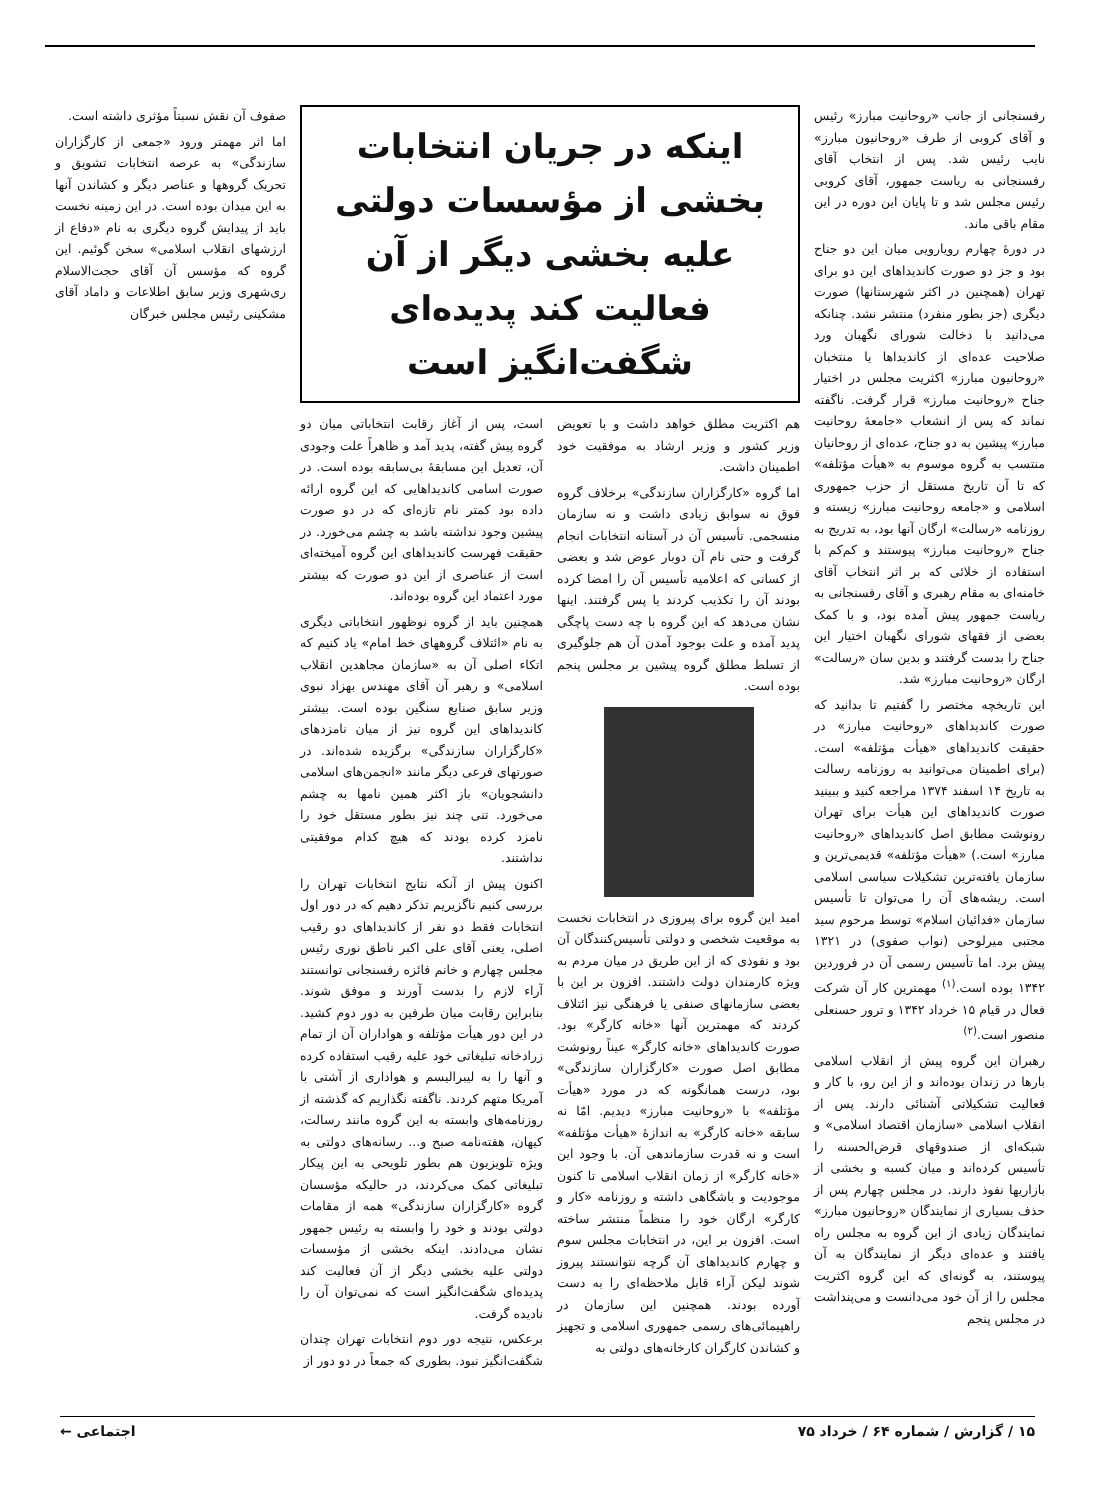رفسنجانی از جانب «روحانیت مبارز» رئیس و آقای کروبی از طرف «روحانیون مبارز» نایب رئیس شد. پس از انتخاب آقای رفسنجانی به ریاست جمهور، آقای کروبی رئیس مجلس شد و تا پایان این دوره در این مقام باقی ماند.
در دورهٔ چهارم رویارویی میان این دو جناح بود و جز دو صورت کاندیداهای این دو برای تهران (همچنین در اکثر شهرستانها) صورت دیگری (جز بطور منفرد) منتشر نشد. چنانکه می‌دانید با دخالت شورای نگهبان ورد صلاحیت عده‌ای از کاندیداها یا منتخبان «روحانیون مبارز» اکثریت مجلس در اختیار جناح «روحانیت مبارز» قرار گرفت. ناگفته نماند که پس از انشعاب «جامعهٔ روحانیت مبارز» پیشین به دو جناح، عده‌ای از روحانیان منتسب به گروه موسوم به «هیأت مؤتلفه» که تا آن تاریخ مستقل از حزب جمهوری اسلامی و «جامعه روحانیت مبارز» زیسته و روزنامه «رسالت» ارگان آنها بود، به تدریج به جناح «روحانیت مبارز» پیوستند و کم‌کم با استفاده از خلائی که بر اثر انتخاب آقای خامنه‌ای به مقام رهبری و آقای رفسنجانی به ریاست جمهور پیش آمده بود، و با کمک بعضی از فقهای شورای نگهبان اختیار این جناح را بدست گرفتند و بدین سان «رسالت» ارگان «روحانیت مبارز» شد.
این تاریخچه مختصر را گفتیم تا بدانید که صورت کاندیداهای «روحانیت مبارز» در حقیقت کاندیداهای «هیأت مؤتلفه» است. (برای اطمینان می‌توانید به روزنامه رسالت به تاریخ ۱۴ اسفند ۱۳۷۴ مراجعه کنید و ببینید صورت کاندیداهای این هیأت برای تهران رونوشت مطابق اصل کاندیداهای «روحانیت مبارز» است.) «هیأت مؤتلفه» قدیمی‌ترین و سازمان یافته‌ترین تشکیلات سیاسی اسلامی است. ریشه‌های آن را می‌توان تا تأسیس سازمان «فدائیان اسلام» توسط مرحوم سید مجتبی میرلوحی (نواب صفوی) در ۱۳۲۱ پیش برد. اما تأسیس رسمی آن در فروردین ۱۳۴۲ بوده است.<sup>(۱)</sup> مهمترین کار آن شرکت فعال در قیام ۱۵ خرداد ۱۳۴۲ و ترور حسنعلی منصور است.<sup>(۲)</sup>
رهبران این گروه پیش از انقلاب اسلامی بارها در زندان بوده‌اند و از این رو، با کار و فعالیت تشکیلاتی آشنائی دارند. پس از انقلاب اسلامی «سازمان اقتصاد اسلامی» و شبکه‌ای از صندوقهای قرض‌الحسنه را تأسیس کرده‌اند و میان کسبه و بخشی از بازاریها نفوذ دارند. در مجلس چهارم پس از حذف بسیاری از نمایندگان «روحانیون مبارز» نمایندگان زیادی از این گروه به مجلس راه یافتند و عده‌ای دیگر از نمایندگان به آن پیوستند، به گونه‌ای که این گروه اکثریت مجلس را از آن خود می‌دانست و می‌پنداشت در مجلس پنجم
اینکه در جریان انتخابات بخشی از مؤسسات دولتی علیه بخشی دیگر از آن فعالیت کند پدیده‌ای شگفت‌انگیز است
هم اکثریت مطلق خواهد داشت و با تعویض وزیر کشور و وزیر ارشاد به موفقیت خود اطمینان داشت.
اما گروه «کارگزاران سازندگی» برخلاف گروه فوق نه سوابق زیادی داشت و نه سازمان منسجمی. تأسیس آن در آستانه انتخابات انجام گرفت و حتی نام آن دوبار عوض شد و بعضی از کسانی که اعلامیه تأسیس آن را امضا کرده بودند آن را تکذیب کردند یا پس گرفتند. اینها نشان می‌دهد که این گروه با چه دست پاچگی پدید آمده و علت بوجود آمدن آن هم جلوگیری از تسلط مطلق گروه پیشین بر مجلس پنجم بوده است.
امید این گروه برای پیروزی در انتخابات نخست به موقعیت شخصی و دولتی تأسیس‌کنندگان آن بود و نفوذی که از این طریق در میان مردم به ویژه کارمندان دولت داشتند. افزون بر این با بعضی سازمانهای صنفی یا فرهنگی نیز ائتلاف کردند که مهمترین آنها «خانه کارگر» بود. صورت کاندیداهای «خانه کارگر» عیناً رونوشت مطابق اصل صورت «کارگزاران سازندگی» بود، درست همانگونه که در مورد «هیأت مؤتلفه» با «روحانیت مبارز» دیدیم. امّا نه سابقه «خانه کارگر» به اندازهٔ «هیأت مؤتلفه» است و نه قدرت سازماندهی آن. با وجود این «خانه کارگر» از زمان انقلاب اسلامی تا کنون موجودیت و باشگاهی داشته و روزنامه «کار و کارگر» ارگان خود را منظماً منتشر ساخته است. افزون بر این، در انتخابات مجلس سوم و چهارم کاندیداهای آن گرچه نتوانستند پیروز شوند لیکن آراء قابل ملاحظه‌ای را به دست آورده بودند. همچنین این سازمان در راهپیمائی‌های رسمی جمهوری اسلامی و تجهیز و کشاندن کارگران کارخانه‌های دولتی به
است، پس از آغاز رقابت انتخاباتی میان دو گروه پیش گفته، پدید آمد و ظاهراً علت وجودی آن، تعدیل این مسابقهٔ بی‌سابقه بوده است. در صورت اسامی کاندیداهایی که این گروه ارائه داده بود کمتر نام تازه‌ای که در دو صورت پیشین وجود نداشته باشد به چشم می‌خورد. در حقیقت فهرست کاندیداهای این گروه آمیخته‌ای است از عناصری از این دو صورت که بیشتر مورد اعتماد این گروه بوده‌اند.
همچنین باید از گروه نوظهور انتخاباتی دیگری به نام «ائتلاف گروههای خط امام» یاد کنیم که اتکاء اصلی آن به «سازمان مجاهدین انقلاب اسلامی» و رهبر آن آقای مهندس بهزاد نبوی وزیر سابق صنایع سنگین بوده است. بیشتر کاندیداهای این گروه نیز از میان نامزدهای «کارگزاران سازندگی» برگزیده شده‌اند. در صورتهای فرعی دیگر مانند «انجمن‌های اسلامی دانشجویان» باز اکثر همین نامها به چشم می‌خورد. تنی چند نیز بطور مستقل خود را نامزد کرده بودند که هیچ کدام موفقیتی نداشتند.
اکنون پیش از آنکه نتایج انتخابات تهران را بررسی کنیم ناگزیریم تذکر دهیم که در دور اول انتخابات فقط دو نفر از کاندیداهای دو رقیب اصلی، یعنی آقای علی اکبر ناطق نوری رئیس مجلس چهارم و خانم فائزه رفسنجانی توانستند آراء لازم را بدست آورند و موفق شوند. بنابراین رقابت میان طرفین به دور دوم کشید. در این دور هیأت مؤتلفه و هواداران آن از تمام زرادخانه تبلیغاتی خود علیه رقیب استفاده کرده و آنها را به لیبرالیسم و هواداری از آشتی با آمریکا متهم کردند. ناگفته نگذاریم که گذشته از روزنامه‌های وابسته به این گروه مانند رسالت، کیهان، هفته‌نامه صبح و... رسانه‌های دولتی به ویژه تلویزیون هم بطور تلویحی به این پیکار تبلیغاتی کمک می‌کردند، در حالیکه مؤسسان گروه «کارگزاران سازندگی» همه از مقامات دولتی بودند و خود را وابسته به رئیس جمهور نشان می‌دادند. اینکه بخشی از مؤسسات دولتی علیه بخشی دیگر از آن فعالیت کند پدیده‌ای شگفت‌انگیز است که نمی‌توان آن را نادیده گرفت.
برعکس، نتیجه دور دوم انتخابات تهران چندان شگفت‌انگیز نبود. بطوری که جمعاً در دو دور از
صفوف آن نقش نسبتاً مؤثری داشته است.
اما اثر مهمتر ورود «جمعی از کارگزاران سازندگی» به عرصه انتخابات تشویق و تحریک گروهها و عناصر دیگر و کشاندن آنها به این میدان بوده است. در این زمینه نخست باید از پیدایش گروه دیگری به نام «دفاع از ارزشهای انقلاب اسلامی» سخن گوئیم. این گروه که مؤسس آن آقای حجت‌الاسلام ری‌شهری وزیر سابق اطلاعات و داماد آقای مشکینی رئیس مجلس خبرگان
۱۵ / گزارش / شماره ۶۴ / خرداد ۷۵ اجتماعی ←